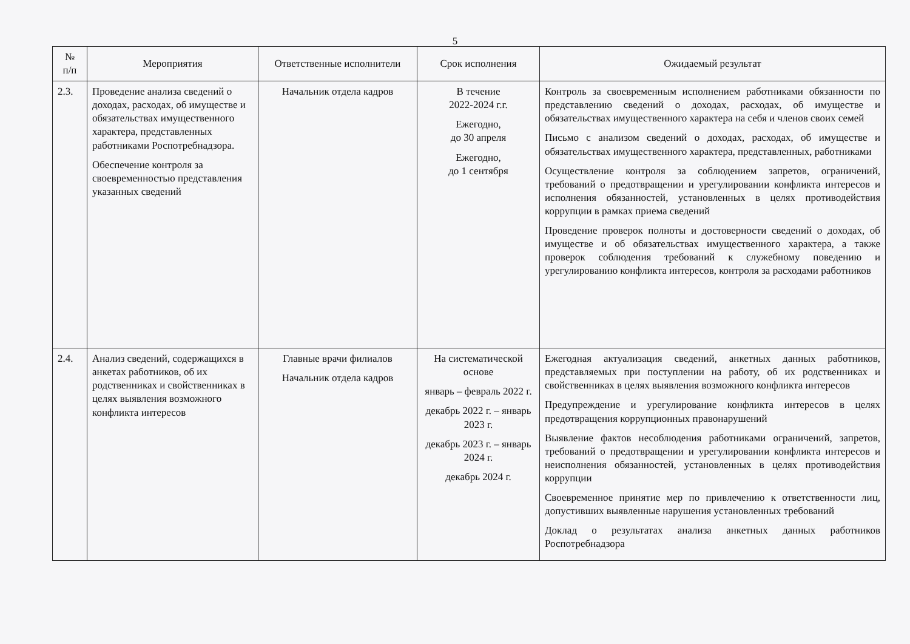5
| № п/п | Мероприятия | Ответственные исполнители | Срок исполнения | Ожидаемый результат |
| --- | --- | --- | --- | --- |
| 2.3. | Проведение анализа сведений о доходах, расходах, об имуществе и обязательствах имущественного характера, представленных работниками Роспотребнадзора. Обеспечение контроля за своевременностью представления указанных сведений | Начальник отдела кадров | В течение 2022-2024 г.г. Ежегодно, до 30 апреля Ежегодно, до 1 сентября | Контроль за своевременным исполнением работниками обязанности по представлению сведений о доходах, расходах, об имуществе и обязательствах имущественного характера на себя и членов своих семей Письмо с анализом сведений о доходах, расходах, об имуществе и обязательствах имущественного характера, представленных, работниками Осуществление контроля за соблюдением запретов, ограничений, требований о предотвращении и урегулировании конфликта интересов и исполнения обязанностей, установленных в целях противодействия коррупции в рамках приема сведений Проведение проверок полноты и достоверности сведений о доходах, об имуществе и об обязательствах имущественного характера, а также проверок соблюдения требований к служебному поведению и урегулированию конфликта интересов, контроля за расходами работников |
| 2.4. | Анализ сведений, содержащихся в анкетах работников, об их родственниках и свойственниках в целях выявления возможного конфликта интересов | Главные врачи филиалов Начальник отдела кадров | На систематической основе январь – февраль 2022 г. декабрь 2022 г. – январь 2023 г. декабрь 2023 г. – январь 2024 г. декабрь 2024 г. | Ежегодная актуализация сведений, анкетных данных работников, представляемых при поступлении на работу, об их родственниках и свойственниках в целях выявления возможного конфликта интересов Предупреждение и урегулирование конфликта интересов в целях предотвращения коррупционных правонарушений Выявление фактов несоблюдения работниками ограничений, запретов, требований о предотвращении и урегулировании конфликта интересов и неисполнения обязанностей, установленных в целях противодействия коррупции Своевременное принятие мер по привлечению к ответственности лиц, допустивших выявленные нарушения установленных требований Доклад о результатах анализа анкетных данных работников Роспотребнадзора |